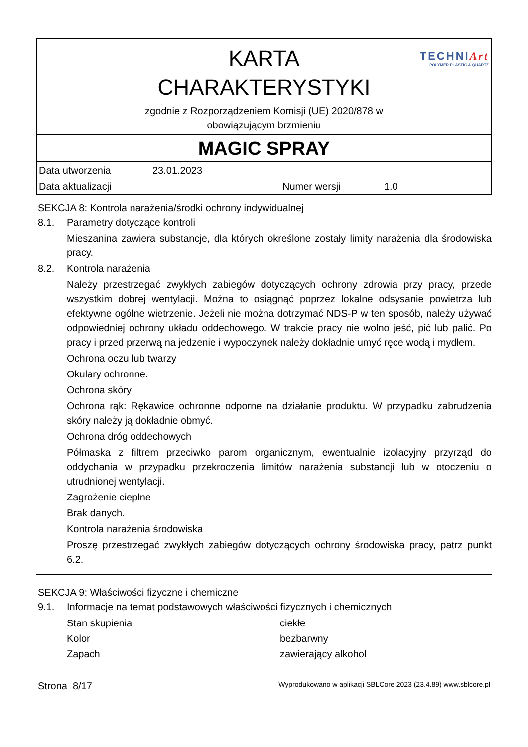TECHNIArt
POLYMER PLASTIC & QUARTZ
KARTA
CHARAKTERYSTYKI
zgodnie z Rozporządzeniem Komisji (UE) 2020/878 w
obowiązującym brzmieniu
MAGIC SPRAY
| Data utworzenia | 23.01.2023 | | |
| Data aktualizacji | | Numer wersji | 1.0 |
SEKCJA 8: Kontrola narażenia/środki ochrony indywidualnej
8.1. Parametry dotyczące kontroli
Mieszanina zawiera substancje, dla których określone zostały limity narażenia dla środowiska pracy.
8.2. Kontrola narażenia
Należy przestrzegać zwykłych zabiegów dotyczących ochrony zdrowia przy pracy, przede wszystkim dobrej wentylacji. Można to osiągnąć poprzez lokalne odsysanie powietrza lub efektywne ogólne wietrzenie. Jeżeli nie można dotrzymać NDS-P w ten sposób, należy używać odpowiedniej ochrony układu oddechowego. W trakcie pracy nie wolno jeść, pić lub palić. Po pracy i przed przerwą na jedzenie i wypoczynek należy dokładnie umyć ręce wodą i mydłem.
Ochrona oczu lub twarzy
Okulary ochronne.
Ochrona skóry
Ochrona rąk: Rękawice ochronne odporne na działanie produktu. W przypadku zabrudzenia skóry należy ją dokładnie obmyć.
Ochrona dróg oddechowych
Półmaska z filtrem przeciwko parom organicznym, ewentualnie izolacyjny przyrząd do oddychania w przypadku przekroczenia limitów narażenia substancji lub w otoczeniu o utrudnionej wentylacji.
Zagrożenie cieplne
Brak danych.
Kontrola narażenia środowiska
Proszę przestrzegać zwykłych zabiegów dotyczących ochrony środowiska pracy, patrz punkt 6.2.
SEKCJA 9: Właściwości fizyczne i chemiczne
9.1. Informacje na temat podstawowych właściwości fizycznych i chemicznych
| Stan skupienia | ciekłe |
| Kolor | bezbarwny |
| Zapach | zawierający alkohol |
Strona 8/17 Wyprodukowano w aplikacji SBLCore 2023 (23.4.89) www.sblcore.pl